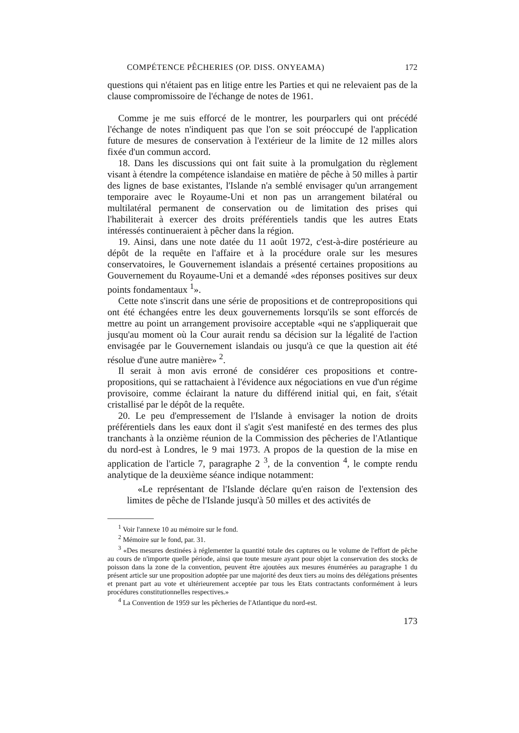COMPÉTENCE PÊCHERIES (OP. DISS. ONYEAMA) 172
questions qui n'étaient pas en litige entre les Parties et qui ne relevaient pas de la clause compromissoire de l'échange de notes de 1961.
Comme je me suis efforcé de le montrer, les pourparlers qui ont précédé l'échange de notes n'indiquent pas que l'on se soit préoccupé de l'application future de mesures de conservation à l'extérieur de la limite de 12 milles alors fixée d'un commun accord.
18. Dans les discussions qui ont fait suite à la promulgation du règlement visant à étendre la compétence islandaise en matière de pêche à 50 milles à partir des lignes de base existantes, l'Islande n'a semblé envisager qu'un arrangement temporaire avec le Royaume-Uni et non pas un arrangement bilatéral ou multilatéral permanent de conservation ou de limitation des prises qui l'habiliterait à exercer des droits préférentiels tandis que les autres Etats intéressés continueraient à pêcher dans la région.
19. Ainsi, dans une note datée du 11 août 1972, c'est-à-dire postérieure au dépôt de la requête en l'affaire et à la procédure orale sur les mesures conservatoires, le Gouvernement islandais a présenté certaines propositions au Gouvernement du Royaume-Uni et a demandé «des réponses positives sur deux points fondamentaux <sup>1</sup>».
Cette note s'inscrit dans une série de propositions et de contrepropositions qui ont été échangées entre les deux gouvernements lorsqu'ils se sont efforcés de mettre au point un arrangement provisoire acceptable «qui ne s'appliquerait que jusqu'au moment où la Cour aurait rendu sa décision sur la légalité de l'action envisagée par le Gouvernement islandais ou jusqu'à ce que la question ait été résolue d'une autre manière» <sup>2</sup>.
Il serait à mon avis erroné de considérer ces propositions et contre-propositions, qui se rattachaient à l'évidence aux négociations en vue d'un régime provisoire, comme éclairant la nature du différend initial qui, en fait, s'était cristallisé par le dépôt de la requête.
20. Le peu d'empressement de l'Islande à envisager la notion de droits préférentiels dans les eaux dont il s'agit s'est manifesté en des termes des plus tranchants à la onzième réunion de la Commission des pêcheries de l'Atlantique du nord-est à Londres, le 9 mai 1973. A propos de la question de la mise en application de l'article 7, paragraphe 2 <sup>3</sup>, de la convention <sup>4</sup>, le compte rendu analytique de la deuxième séance indique notamment:
«Le représentant de l'Islande déclare qu'en raison de l'extension des limites de pêche de l'Islande jusqu'à 50 milles et des activités de
<sup>1</sup> Voir l'annexe 10 au mémoire sur le fond.
<sup>2</sup> Mémoire sur le fond, par. 31.
<sup>3</sup> «Des mesures destinées à réglementer la quantité totale des captures ou le volume de l'effort de pêche au cours de n'importe quelle période, ainsi que toute mesure ayant pour objet la conservation des stocks de poisson dans la zone de la convention, peuvent être ajoutées aux mesures énumérées au paragraphe 1 du présent article sur une proposition adoptée par une majorité des deux tiers au moins des délégations présentes et prenant part au vote et ultérieurement acceptée par tous les Etats contractants conformément à leurs procédures constitutionnelles respectives.»
<sup>4</sup> La Convention de 1959 sur les pêcheries de l'Atlantique du nord-est.
173